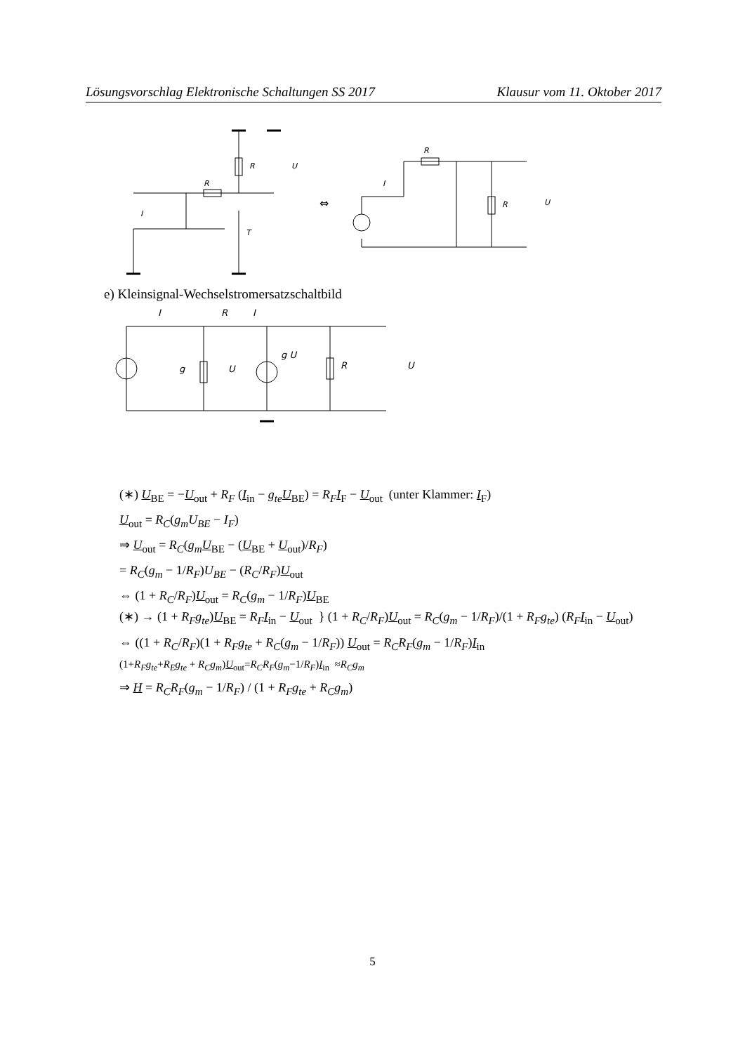Lösungsvorschlag Elektronische Schaltungen SS 2017 Klausur vom 11. Oktober 2017
R
R
I
T
U
⇔
R
I
R
U
e) Kleinsignal-Wechselstromersatzschaltbild
I
R
I
g
U
g U
R
U
(∗) U<sub>BE</sub> = −U<sub>out</sub> + R<sub>F</sub> (I<sub>in</sub> − g<sub>te</sub> U<sub>BE</sub>) = R<sub>F</sub> I<sub>F</sub> − U<sub>out</sub> (unter Klammer: I<sub>F</sub>)
U<sub>out</sub> = R<sub>C</sub>(g<sub>m</sub>U<sub>BE</sub> − I<sub>F</sub>)
⇒ U<sub>out</sub> = R<sub>C</sub>(g<sub>m</sub> U<sub>BE</sub> − (U<sub>BE</sub> + U<sub>out</sub>)/R<sub>F</sub>)
= R<sub>C</sub>(g<sub>m</sub> − 1/R<sub>F</sub>)U<sub>BE</sub> − (R<sub>C</sub>/R<sub>F</sub>)U<sub>out</sub>
⇔ (1 + R<sub>C</sub>/R<sub>F</sub>)U<sub>out</sub> = R<sub>C</sub>(g<sub>m</sub> − 1/R<sub>F</sub>)U<sub>BE</sub>
(∗) → (1 + R<sub>F</sub>g<sub>te</sub>)U<sub>BE</sub> = R<sub>F</sub> I<sub>in</sub> − U<sub>out</sub> } (1 + R<sub>C</sub>/R<sub>F</sub>)U<sub>out</sub> = R<sub>C</sub>(g<sub>m</sub> − 1/R<sub>F</sub>)/(1 + R<sub>F</sub>g<sub>te</sub>) (R<sub>F</sub> I<sub>in</sub> − U<sub>out</sub>)
⇔ ((1 + R<sub>C</sub>/R<sub>F</sub>)(1 + R<sub>F</sub>g<sub>te</sub> + R<sub>C</sub>(g<sub>m</sub> − 1/R<sub>F</sub>)) U<sub>out</sub> = R<sub>C</sub>R<sub>F</sub>(g<sub>m</sub> − 1/R<sub>F</sub>)I<sub>in</sub>
(1+R<sub>F</sub>g<sub>te</sub>+R<sub>E</sub>g<sub>te</sub> + R<sub>C</sub>g<sub>m</sub>)U<sub>out</sub>=R<sub>C</sub>R<sub>F</sub>(g<sub>m</sub>−1/R<sub>F</sub>)I<sub>in</sub> ≈R<sub>C</sub>g<sub>m</sub>
⇒ H = R<sub>C</sub>R<sub>F</sub>(g<sub>m</sub> − 1/R<sub>F</sub>) / (1 + R<sub>F</sub>g<sub>te</sub> + R<sub>C</sub>g<sub>m</sub>)
5